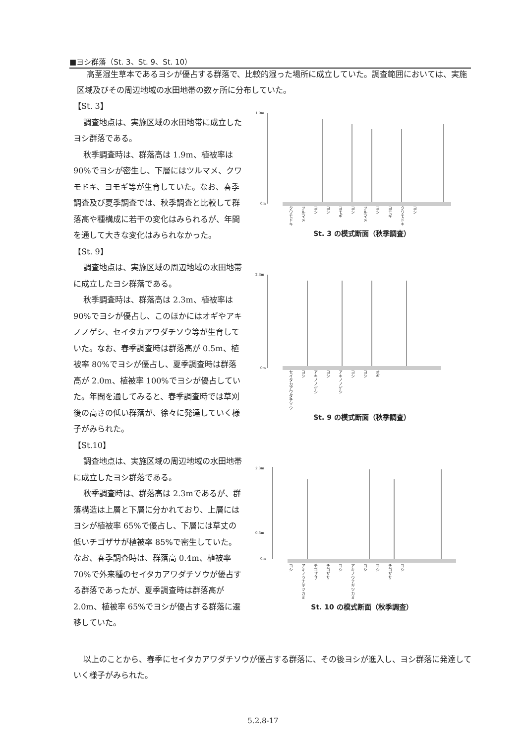■ヨシ群落（St. 3、St. 9、St. 10）
高茎湿生草本であるヨシが優占する群落で、比較的湿った場所に成立していた。調査範囲においては、実施区域及びその周辺地域の水田地帯の数ヶ所に分布していた。
【St. 3】
調査地点は、実施区域の水田地帯に成立したヨシ群落である。
秋季調査時は、群落高は 1.9m、植被率は 90%でヨシが密生し、下層にはツルマメ、クワモドキ、ヨモギ等が生育していた。なお、春季調査及び夏季調査では、秋季調査と比較して群落高や種構成に若干の変化はみられるが、年間を通して大きな変化はみられなかった。
【St. 9】
調査地点は、実施区域の周辺地域の水田地帯に成立したヨシ群落である。
秋季調査時は、群落高は 2.3m、植被率は 90%でヨシが優占し、このほかにはオギやアキノノゲシ、セイタカアワダチソウ等が生育していた。なお、春季調査時は群落高が 0.5m、植被率 80%でヨシが優占し、夏季調査時は群落高が 2.0m、植被率 100%でヨシが優占していた。年間を通してみると、春季調査時では草刈後の高さの低い群落が、徐々に発達していく様子がみられた。
【St.10】
調査地点は、実施区域の周辺地域の水田地帯に成立したヨシ群落である。
秋季調査時は、群落高は 2.3mであるが、群落構造は上層と下層に分かれており、上層にはヨシが植被率 65%で優占し、下層には草丈の低いチゴザサが植被率 85%で密生していた。なお、春季調査時は、群落高 0.4m、植被率 70%で外来種のセイタカアワダチソウが優占する群落であったが、夏季調査時は群落高が 2.0m、植被率 65%でヨシが優占する群落に遷移していた。
1.9m
0m
クワモドキ ツルマメ ヨシ ヨシ ヨモギ ヨシ ツルマメ ヨシ ヨモギ クワモドキ ヨシ
St. 3 の模式断面（秋季調査）
2.3m
0m
セイタカアワダチソウ ヨシ アキノノゲシ ヨシ アキノノゲシ ヨシ ヨシ オギ
St. 9 の模式断面（秋季調査）
2.3m
0.5m
0m
ヨシ アキノウナギツカミ チゴザサ チゴザサ ヨシ アキノウナギツカミ ヨシ ヨシ チゴザサ ヨシ
St. 10 の模式断面（秋季調査）
以上のことから、春季にセイタカアワダチソウが優占する群落に、その後ヨシが進入し、ヨシ群落に発達していく様子がみられた。
5.2.8-17